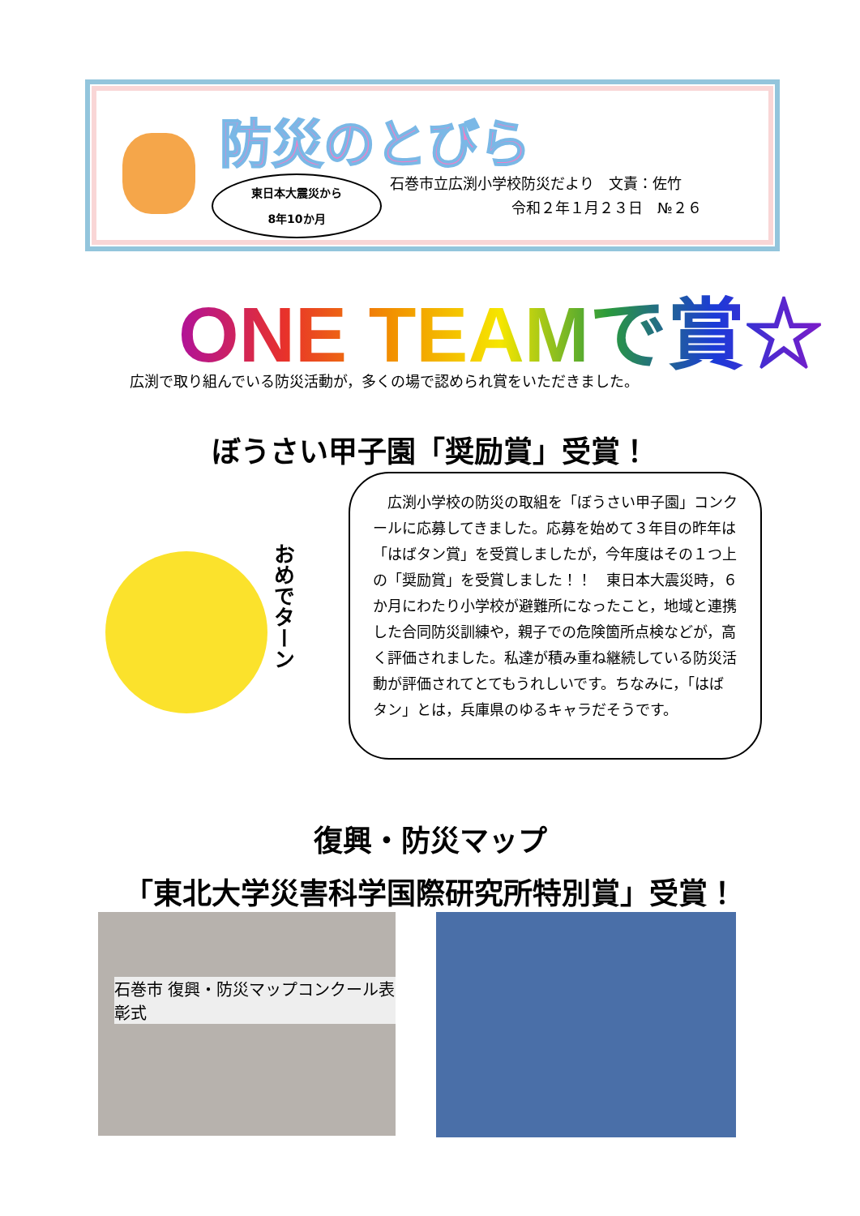防災のとびら
東日本大震災から
8年10か月
石巻市立広渕小学校防災だより　文責：佐竹
令和２年１月２３日　№２６
ONE TEAMで賞☆
広渕で取り組んでいる防災活動が，多くの場で認められ賞をいただきました。
ぼうさい甲子園「奨励賞」受賞！
おめでターン
　広渕小学校の防災の取組を「ぼうさい甲子園」コンクールに応募してきました。応募を始めて３年目の昨年は「はばタン賞」を受賞しましたが，今年度はその１つ上の「奨励賞」を受賞しました！！　東日本大震災時，６か月にわたり小学校が避難所になったこと，地域と連携した合同防災訓練や，親子での危険箇所点検などが，高く評価されました。私達が積み重ね継続している防災活動が評価されてとてもうれしいです。ちなみに，「はばタン」とは，兵庫県のゆるキャラだそうです。
復興・防災マップ
「東北大学災害科学国際研究所特別賞」受賞！
石巻市 復興・防災マップコンクール表彰式